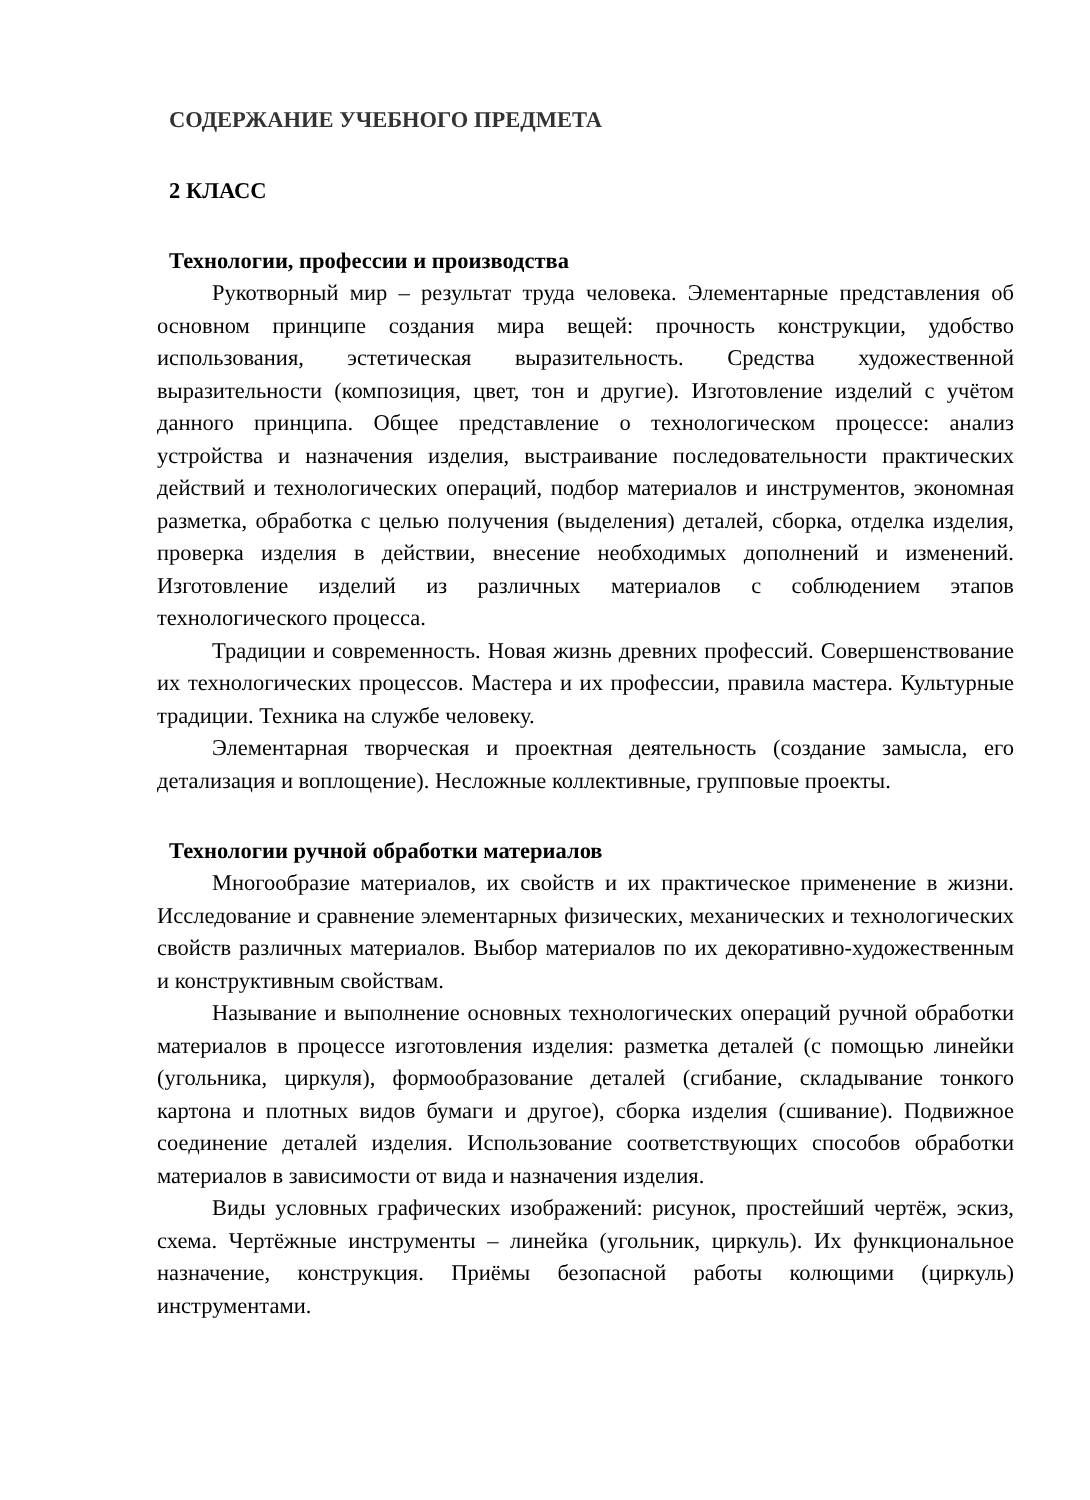СОДЕРЖАНИЕ УЧЕБНОГО ПРЕДМЕТА
2 КЛАСС
Технологии, профессии и производства
Рукотворный мир – результат труда человека. Элементарные представления об основном принципе создания мира вещей: прочность конструкции, удобство использования, эстетическая выразительность. Средства художественной выразительности (композиция, цвет, тон и другие). Изготовление изделий с учётом данного принципа. Общее представление о технологическом процессе: анализ устройства и назначения изделия, выстраивание последовательности практических действий и технологических операций, подбор материалов и инструментов, экономная разметка, обработка с целью получения (выделения) деталей, сборка, отделка изделия, проверка изделия в действии, внесение необходимых дополнений и изменений. Изготовление изделий из различных материалов с соблюдением этапов технологического процесса.
Традиции и современность. Новая жизнь древних профессий. Совершенствование их технологических процессов. Мастера и их профессии, правила мастера. Культурные традиции. Техника на службе человеку.
Элементарная творческая и проектная деятельность (создание замысла, его детализация и воплощение). Несложные коллективные, групповые проекты.
Технологии ручной обработки материалов
Многообразие материалов, их свойств и их практическое применение в жизни. Исследование и сравнение элементарных физических, механических и технологических свойств различных материалов. Выбор материалов по их декоративно-художественным и конструктивным свойствам.
Называние и выполнение основных технологических операций ручной обработки материалов в процессе изготовления изделия: разметка деталей (с помощью линейки (угольника, циркуля), формообразование деталей (сгибание, складывание тонкого картона и плотных видов бумаги и другое), сборка изделия (сшивание). Подвижное соединение деталей изделия. Использование соответствующих способов обработки материалов в зависимости от вида и назначения изделия.
Виды условных графических изображений: рисунок, простейший чертёж, эскиз, схема. Чертёжные инструменты – линейка (угольник, циркуль). Их функциональное назначение, конструкция. Приёмы безопасной работы колющими (циркуль) инструментами.